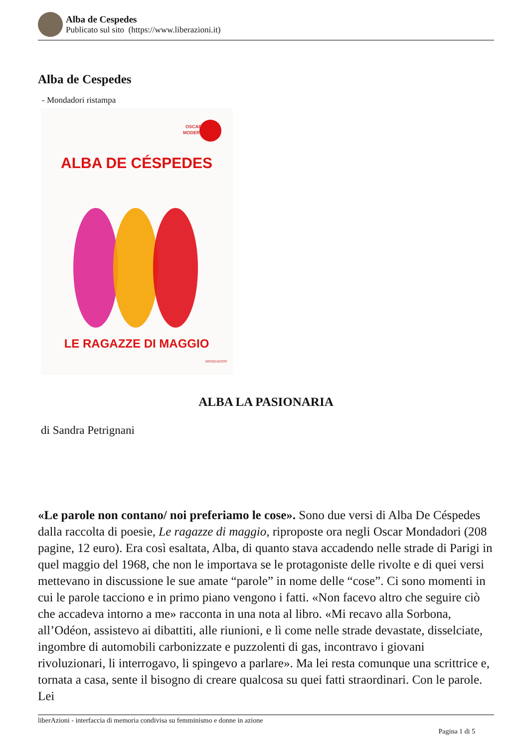Alba de Cespedes
Publicato sul sito (https://www.liberazioni.it)
Alba de Cespedes
- Mondadori ristampa
OSCAR
MODERNI
ALBA DE CÉSPEDES
LE RAGAZZE DI MAGGIO
MONDADORI
ALBA LA PASIONARIA
di Sandra Petrignani
«Le parole non contano/ noi preferiamo le cose». Sono due versi di Alba De Céspedes dalla raccolta di poesie, Le ragazze di maggio, riproposte ora negli Oscar Mondadori (208 pagine, 12 euro). Era così esaltata, Alba, di quanto stava accadendo nelle strade di Parigi in quel maggio del 1968, che non le importava se le protagoniste delle rivolte e di quei versi mettevano in discussione le sue amate “parole” in nome delle “cose”. Ci sono momenti in cui le parole tacciono e in primo piano vengono i fatti. «Non facevo altro che seguire ciò che accadeva intorno a me» racconta in una nota al libro. «Mi recavo alla Sorbona, all’Odéon, assistevo ai dibattiti, alle riunioni, e lì come nelle strade devastate, disselciate, ingombre di automobili carbonizzate e puzzolenti di gas, incontravo i giovani rivoluzionari, li interrogavo, li spingevo a parlare». Ma lei resta comunque una scrittrice e, tornata a casa, sente il bisogno di creare qualcosa su quei fatti straordinari. Con le parole. Lei
liberAzioni - interfaccia di memoria condivisa su femminismo e donne in azione
Pagina 1 di 5